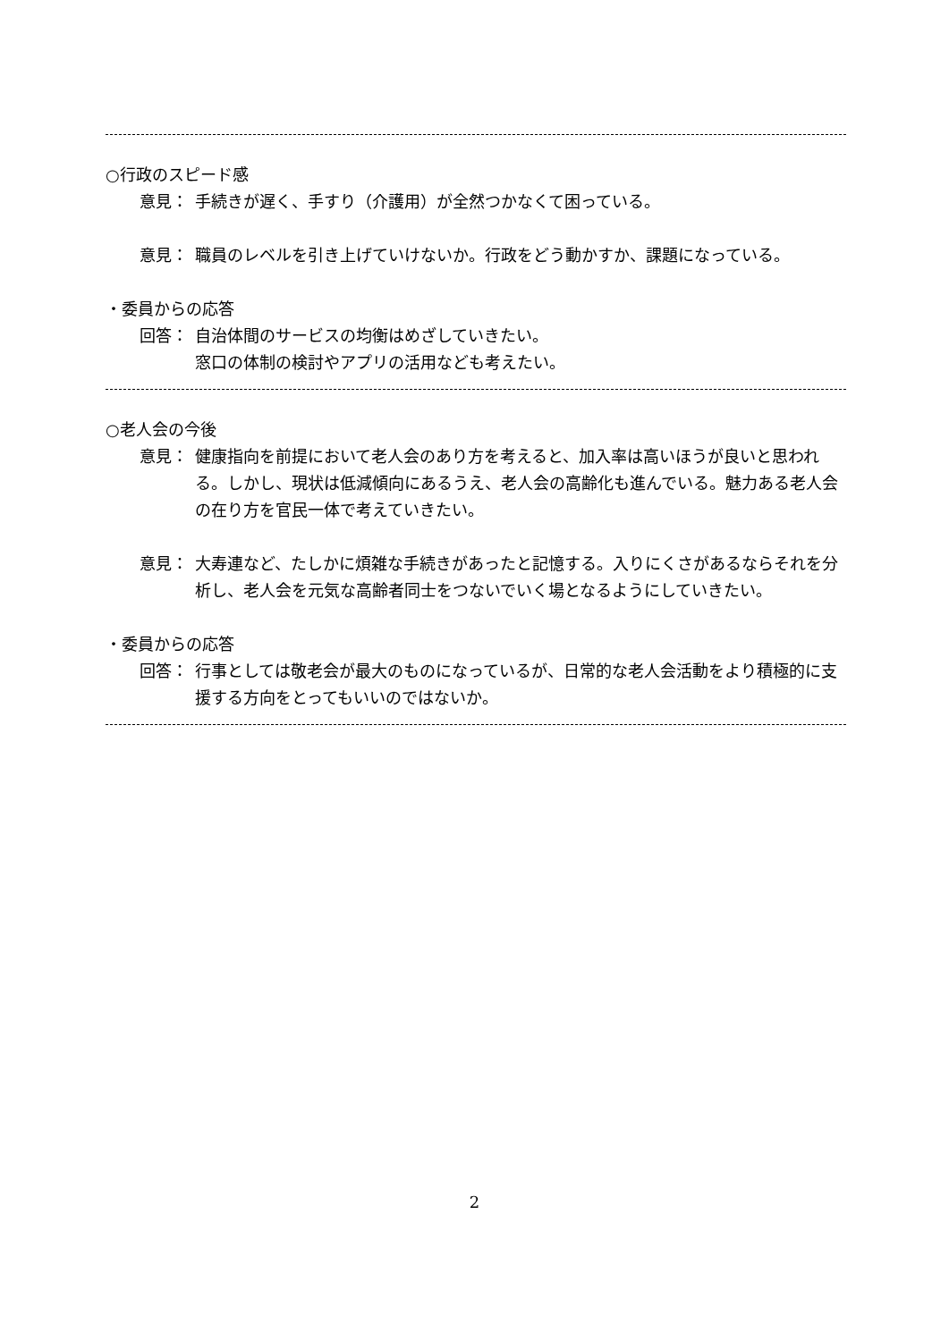○行政のスピード感
意見： 手続きが遅く、手すり（介護用）が全然つかなくて困っている。
意見： 職員のレベルを引き上げていけないか。行政をどう動かすか、課題になっている。
・委員からの応答
回答： 自治体間のサービスの均衡はめざしていきたい。
窓口の体制の検討やアプリの活用なども考えたい。
○老人会の今後
意見： 健康指向を前提において老人会のあり方を考えると、加入率は高いほうが良いと思われる。しかし、現状は低減傾向にあるうえ、老人会の高齢化も進んでいる。魅力ある老人会の在り方を官民一体で考えていきたい。
意見： 大寿連など、たしかに煩雑な手続きがあったと記憶する。入りにくさがあるならそれを分析し、老人会を元気な高齢者同士をつないでいく場となるようにしていきたい。
・委員からの応答
回答： 行事としては敬老会が最大のものになっているが、日常的な老人会活動をより積極的に支援する方向をとってもいいのではないか。
2